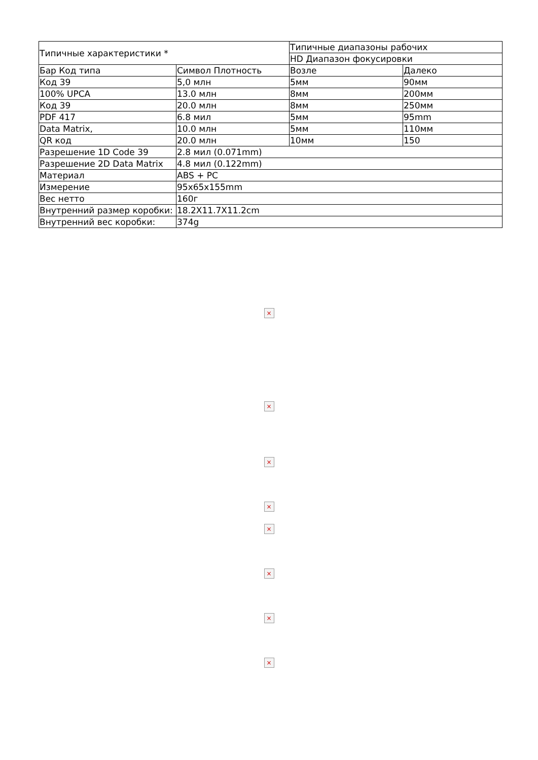| Типичные характеристики * | | Типичные диапазоны рабочих | |
| | | HD Диапазон фокусировки | |
| Бар Код типа | Символ Плотность | Возле | Далеко |
| Код 39 | 5,0 млн | 5мм | 90мм |
| 100% UPCA | 13.0 млн | 8мм | 200мм |
| Код 39 | 20.0 млн | 8мм | 250мм |
| PDF 417 | 6.8 мил | 5мм | 95mm |
| Data Matrix, | 10.0 млн | 5мм | 110мм |
| QR код | 20.0 млн | 10мм | 150 |
| Разрешение 1D Code 39 | 2.8 мил (0.071mm) | | |
| Разрешение 2D Data Matrix | 4.8 мил (0.122mm) | | |
| Материал | ABS + PC | | |
| Измерение | 95x65x155mm | | |
| Вес нетто | 160г | | |
| Внутренний размер коробки: | 18.2X11.7X11.2cm | | |
| Внутренний вес коробки: | 374g | | |
×
×
×
×
×
×
×
×